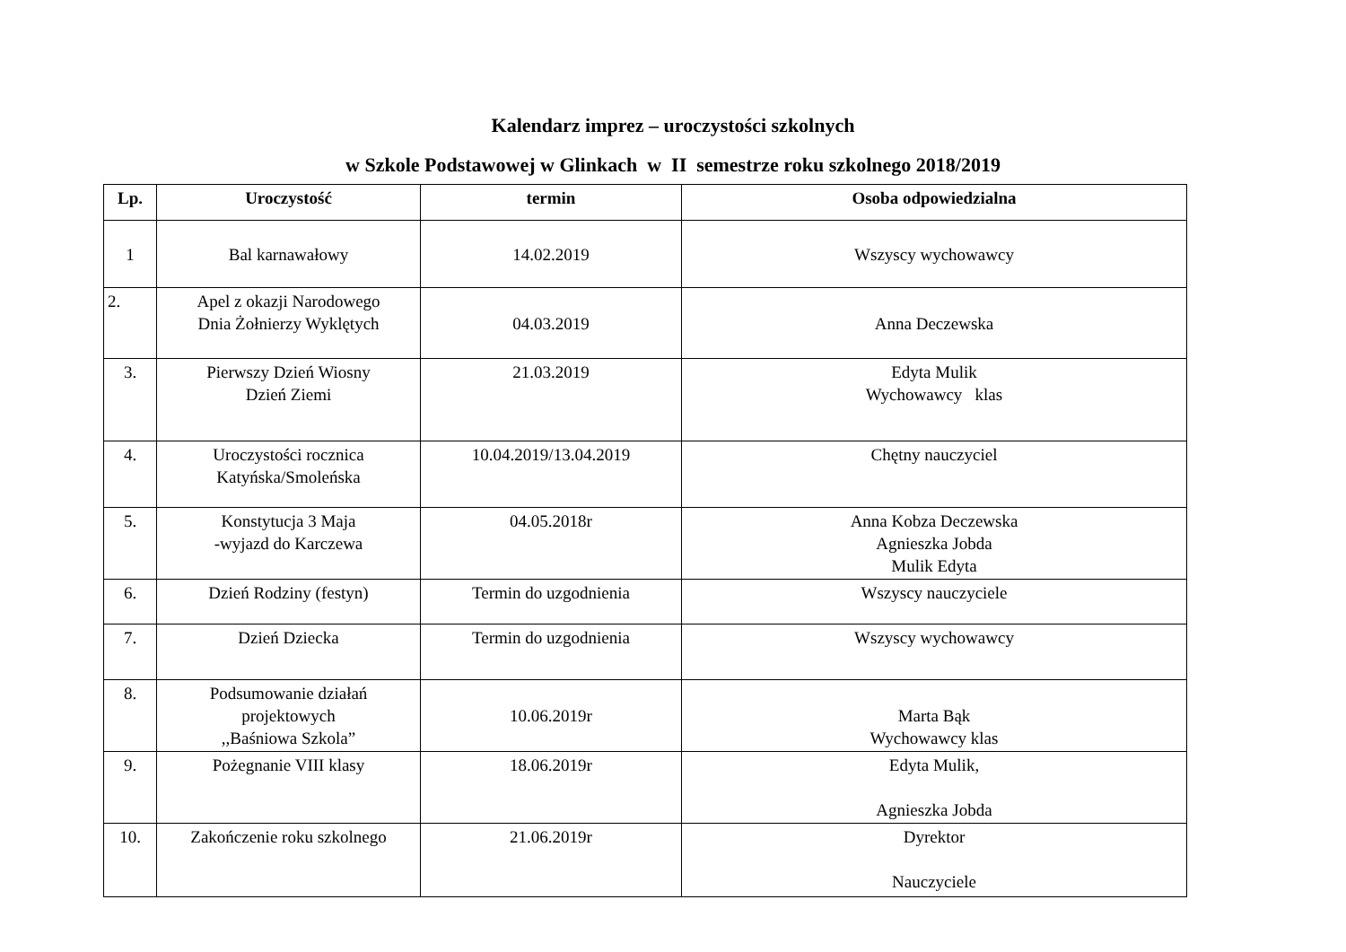Kalendarz imprez – uroczystości szkolnych
w Szkole Podstawowej w Glinkach w II semestrze roku szkolnego 2018/2019
| Lp. | Uroczystość | termin | Osoba odpowiedzialna |
| --- | --- | --- | --- |
| 1 | Bal karnawałowy | 14.02.2019 | Wszyscy wychowawcy |
| 2. | Apel z okazji Narodowego Dnia Żołnierzy Wyklętych | 04.03.2019 | Anna Deczewska |
| 3. | Pierwszy Dzień Wiosny Dzień Ziemi | 21.03.2019 | Edyta Mulik Wychowawcy klas |
| 4. | Uroczystości rocznica Katyńska/Smoleńska | 10.04.2019/13.04.2019 | Chętny nauczyciel |
| 5. | Konstytucja 3 Maja -wyjazd do Karczewa | 04.05.2018r | Anna Kobza Deczewska Agnieszka Jobda Mulik Edyta |
| 6. | Dzień Rodziny (festyn) | Termin do uzgodnienia | Wszyscy nauczyciele |
| 7. | Dzień Dziecka | Termin do uzgodnienia | Wszyscy wychowawcy |
| 8. | Podsumowanie działań projektowych ,,Baśniowa Szkola” | 10.06.2019r | Marta Bąk Wychowawcy klas |
| 9. | Pożegnanie VIII klasy | 18.06.2019r | Edyta Mulik, Agnieszka Jobda |
| 10. | Zakończenie roku szkolnego | 21.06.2019r | Dyrektor Nauczyciele |